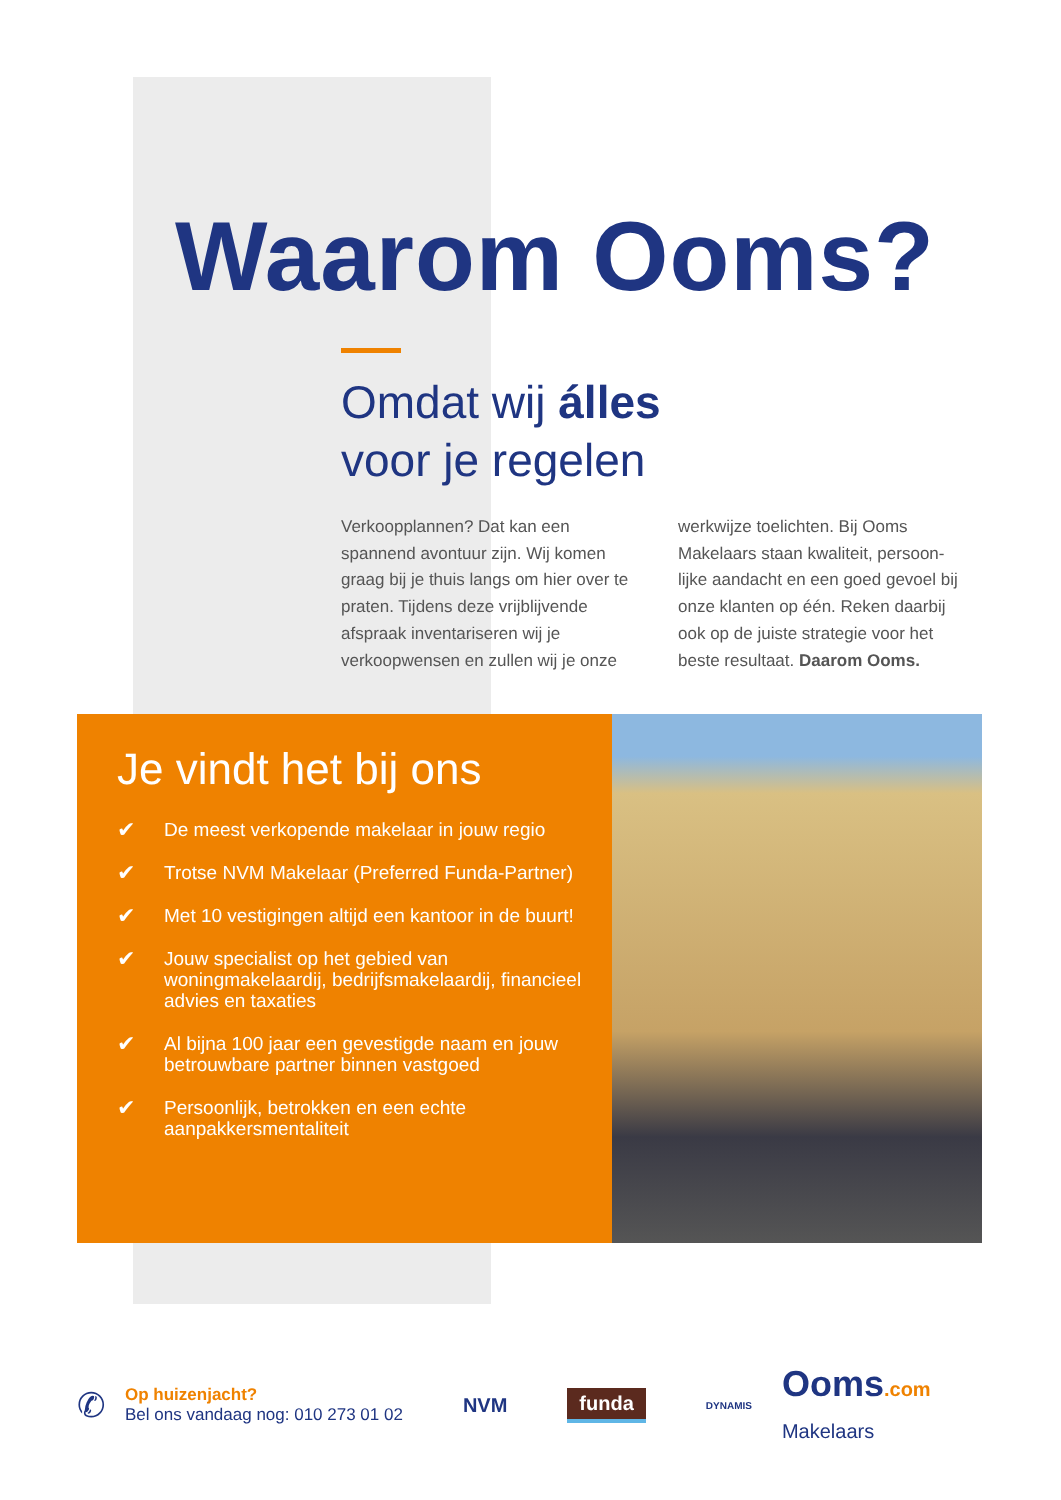Waarom Ooms?
Omdat wij álles
voor je regelen
Verkoopplannen? Dat kan een spannend avontuur zijn. Wij komen graag bij je thuis langs om hier over te praten. Tijdens deze vrijblijvende afspraak inventariseren wij je verkoopwensen en zullen wij je onze
werkwijze toelichten. Bij Ooms Makelaars staan kwaliteit, persoon-lijke aandacht en een goed gevoel bij onze klanten op één. Reken daarbij ook op de juiste strategie voor het beste resultaat. Daarom Ooms.
Je vindt het bij ons
✔ De meest verkopende makelaar in jouw regio
✔ Trotse NVM Makelaar (Preferred Funda-Partner)
✔ Met 10 vestigingen altijd een kantoor in de buurt!
✔ Jouw specialist op het gebied van woningmakelaardij, bedrijfsmakelaardij, financieel advies en taxaties
✔ Al bijna 100 jaar een gevestigde naam en jouw betrouwbare partner binnen vastgoed
✔ Persoonlijk, betrokken en een echte aanpakkersmentaliteit
✆
Op huizenjacht?
Bel ons vandaag nog: 010 273 01 02
NVM funda DYNAMIS Ooms.com
Makelaars